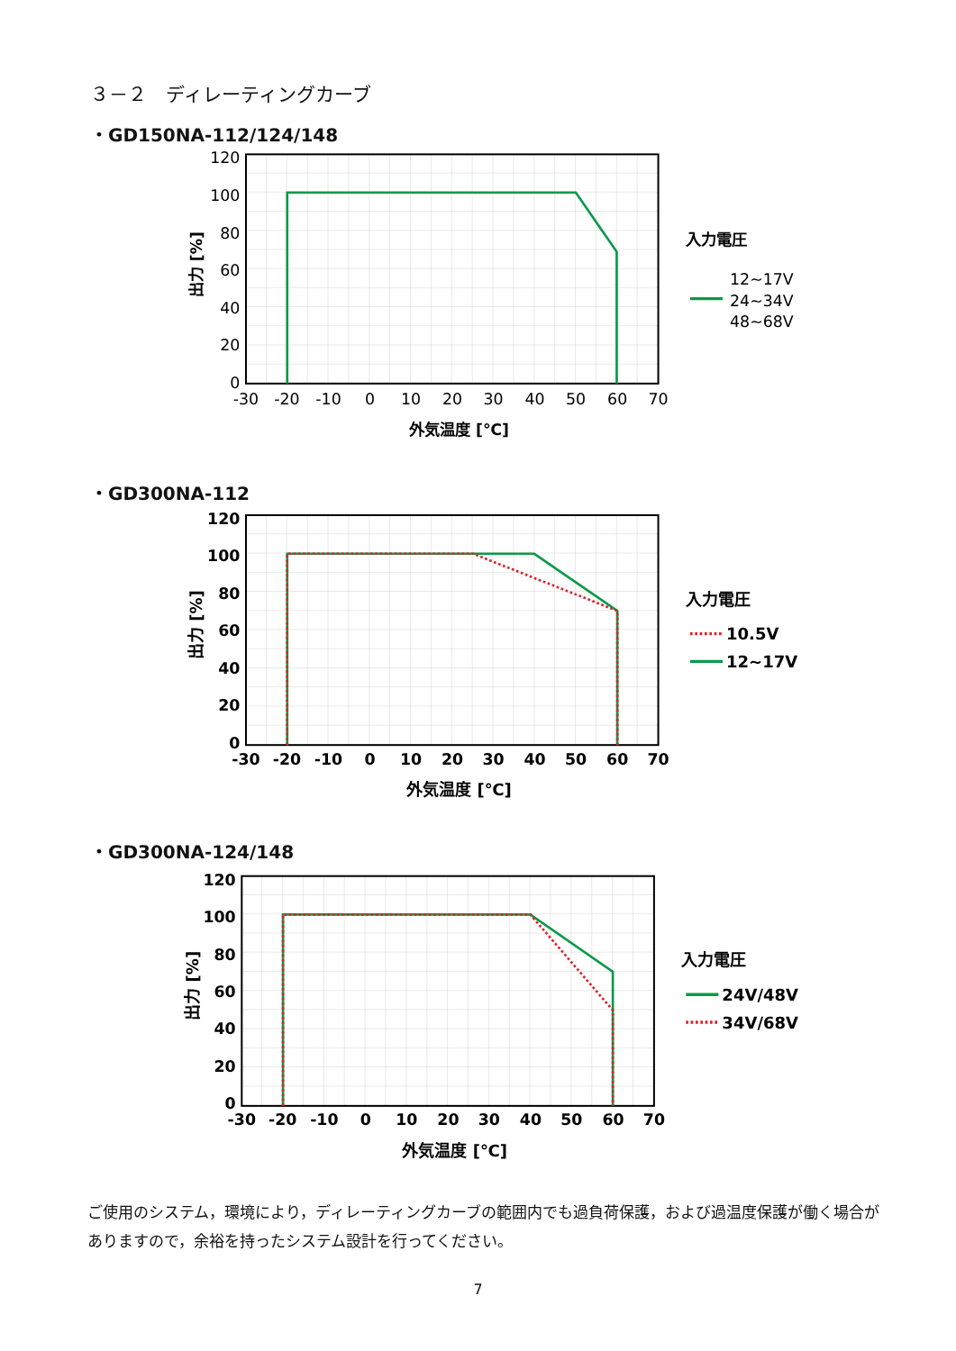３－２　ディレーティングカーブ
・GD150NA-112/124/148
120
100
80
60
40
20
0
-30
-20
-10
0
10
20
30
40
50
60
70
外気温度 [℃]
出力 [%]
入力電圧
12~17V
24~34V
48~68V
・GD300NA-112
120
100
80
60
40
20
0
-30
-20
-10
0
10
20
30
40
50
60
70
外気温度 [℃]
出力 [%]
入力電圧
10.5V
12~17V
・GD300NA-124/148
120
100
80
60
40
20
0
-30
-20
-10
0
10
20
30
40
50
60
70
外気温度 [℃]
出力 [%]
入力電圧
24V/48V
34V/68V
ご使用のシステム，環境により，ディレーティングカーブの範囲内でも過負荷保護，および過温度保護が働く場合がありますので，余裕を持ったシステム設計を行ってください。
7